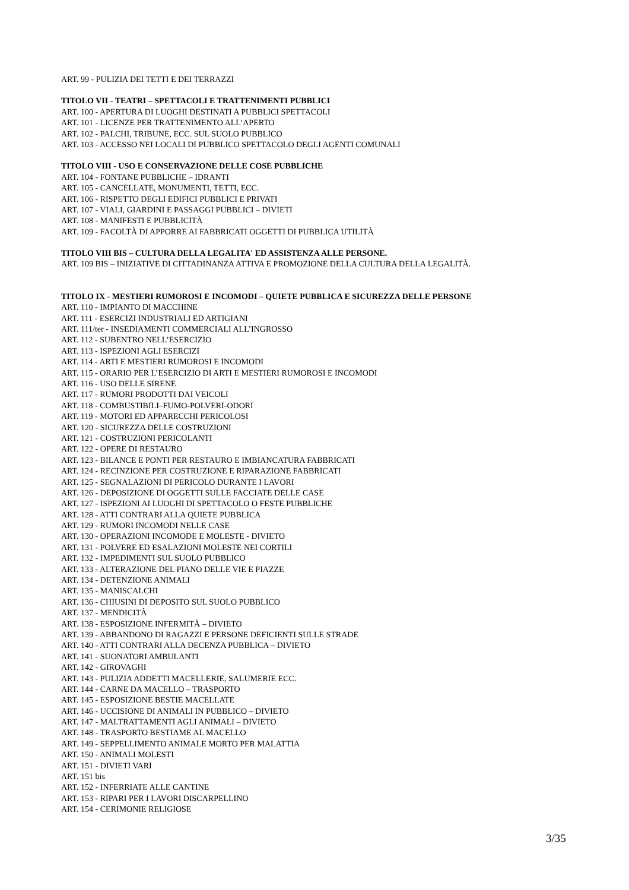ART. 99 - PULIZIA DEI TETTI E DEI TERRAZZI
TITOLO VII - TEATRI – SPETTACOLI E TRATTENIMENTI PUBBLICI
ART. 100 - APERTURA DI LUOGHI DESTINATI A PUBBLICI SPETTACOLI
ART. 101 - LICENZE PER TRATTENIMENTO ALL’APERTO
ART. 102 - PALCHI, TRIBUNE, ECC. SUL SUOLO PUBBLICO
ART. 103 - ACCESSO NEI LOCALI DI PUBBLICO SPETTACOLO DEGLI AGENTI COMUNALI
TITOLO VIII - USO E CONSERVAZIONE DELLE COSE PUBBLICHE
ART. 104 - FONTANE PUBBLICHE – IDRANTI
ART. 105 - CANCELLATE, MONUMENTI, TETTI, ECC.
ART. 106 - RISPETTO DEGLI EDIFICI PUBBLICI E PRIVATI
ART. 107 - VIALI, GIARDINI E PASSAGGI PUBBLICI – DIVIETI
ART. 108 - MANIFESTI E PUBBLICITÀ
ART. 109 - FACOLTÀ DI APPORRE AI FABBRICATI OGGETTI DI PUBBLICA UTILITÀ
TITOLO VIII BIS – CULTURA DELLA LEGALITA' ED ASSISTENZA ALLE PERSONE.
ART. 109 BIS – INIZIATIVE DI CITTADINANZA ATTIVA E PROMOZIONE DELLA CULTURA DELLA LEGALITÀ.
TITOLO IX - MESTIERI RUMOROSI E INCOMODI – QUIETE PUBBLICA E SICUREZZA DELLE PERSONE
ART. 110 - IMPIANTO DI MACCHINE
ART. 111 - ESERCIZI INDUSTRIALI ED ARTIGIANI
ART. 111/ter - INSEDIAMENTI COMMERCIALI ALL’INGROSSO
ART. 112 - SUBENTRO NELL’ESERCIZIO
ART. 113 - ISPEZIONI AGLI ESERCIZI
ART. 114 - ARTI E MESTIERI RUMOROSI E INCOMODI
ART. 115 - ORARIO PER L’ESERCIZIO DI ARTI E MESTIERI RUMOROSI E INCOMODI
ART. 116 - USO DELLE SIRENE
ART. 117 - RUMORI PRODOTTI DAI VEICOLI
ART. 118 - COMBUSTIBILI–FUMO-POLVERI-ODORI
ART. 119 - MOTORI ED APPARECCHI PERICOLOSI
ART. 120 - SICUREZZA DELLE COSTRUZIONI
ART. 121 - COSTRUZIONI PERICOLANTI
ART. 122 - OPERE DI RESTAURO
ART. 123 - BILANCE E PONTI PER RESTAURO E IMBIANCATURA FABBRICATI
ART. 124 - RECINZIONE PER COSTRUZIONE E RIPARAZIONE FABBRICATI
ART. 125 - SEGNALAZIONI DI PERICOLO DURANTE I LAVORI
ART. 126 - DEPOSIZIONE DI OGGETTI SULLE FACCIATE DELLE CASE
ART. 127 - ISPEZIONI AI LUOGHI DI SPETTACOLO O FESTE PUBBLICHE
ART. 128 - ATTI CONTRARI ALLA QUIETE PUBBLICA
ART. 129 - RUMORI INCOMODI NELLE CASE
ART. 130 - OPERAZIONI INCOMODE E MOLESTE - DIVIETO
ART. 131 - POLVERE ED ESALAZIONI MOLESTE NEI CORTILI
ART. 132 - IMPEDIMENTI SUL SUOLO PUBBLICO
ART. 133 - ALTERAZIONE DEL PIANO DELLE VIE E PIAZZE
ART. 134 - DETENZIONE ANIMALI
ART. 135 - MANISCALCHI
ART. 136 - CHIUSINI DI DEPOSITO SUL SUOLO PUBBLICO
ART. 137 - MENDICITÀ
ART. 138 - ESPOSIZIONE INFERMITÀ – DIVIETO
ART. 139 - ABBANDONO DI RAGAZZI E PERSONE DEFICIENTI SULLE STRADE
ART. 140 - ATTI CONTRARI ALLA DECENZA PUBBLICA – DIVIETO
ART. 141 - SUONATORI AMBULANTI
ART. 142 - GIROVAGHI
ART. 143 - PULIZIA ADDETTI MACELLERIE, SALUMERIE ECC.
ART. 144 - CARNE DA MACELLO – TRASPORTO
ART. 145 - ESPOSIZIONE BESTIE MACELLATE
ART. 146 - UCCISIONE DI ANIMALI IN PUBBLICO – DIVIETO
ART. 147 - MALTRATTAMENTI AGLI ANIMALI – DIVIETO
ART. 148 - TRASPORTO BESTIAME AL MACELLO
ART. 149 - SEPPELLIMENTO ANIMALE MORTO PER MALATTIA
ART. 150 - ANIMALI MOLESTI
ART. 151 - DIVIETI VARI
ART. 151 bis
ART. 152 - INFERRIATE ALLE CANTINE
ART. 153 - RIPARI PER I LAVORI DISCARPELLINO
ART. 154 - CERIMONIE RELIGIOSE
3/35